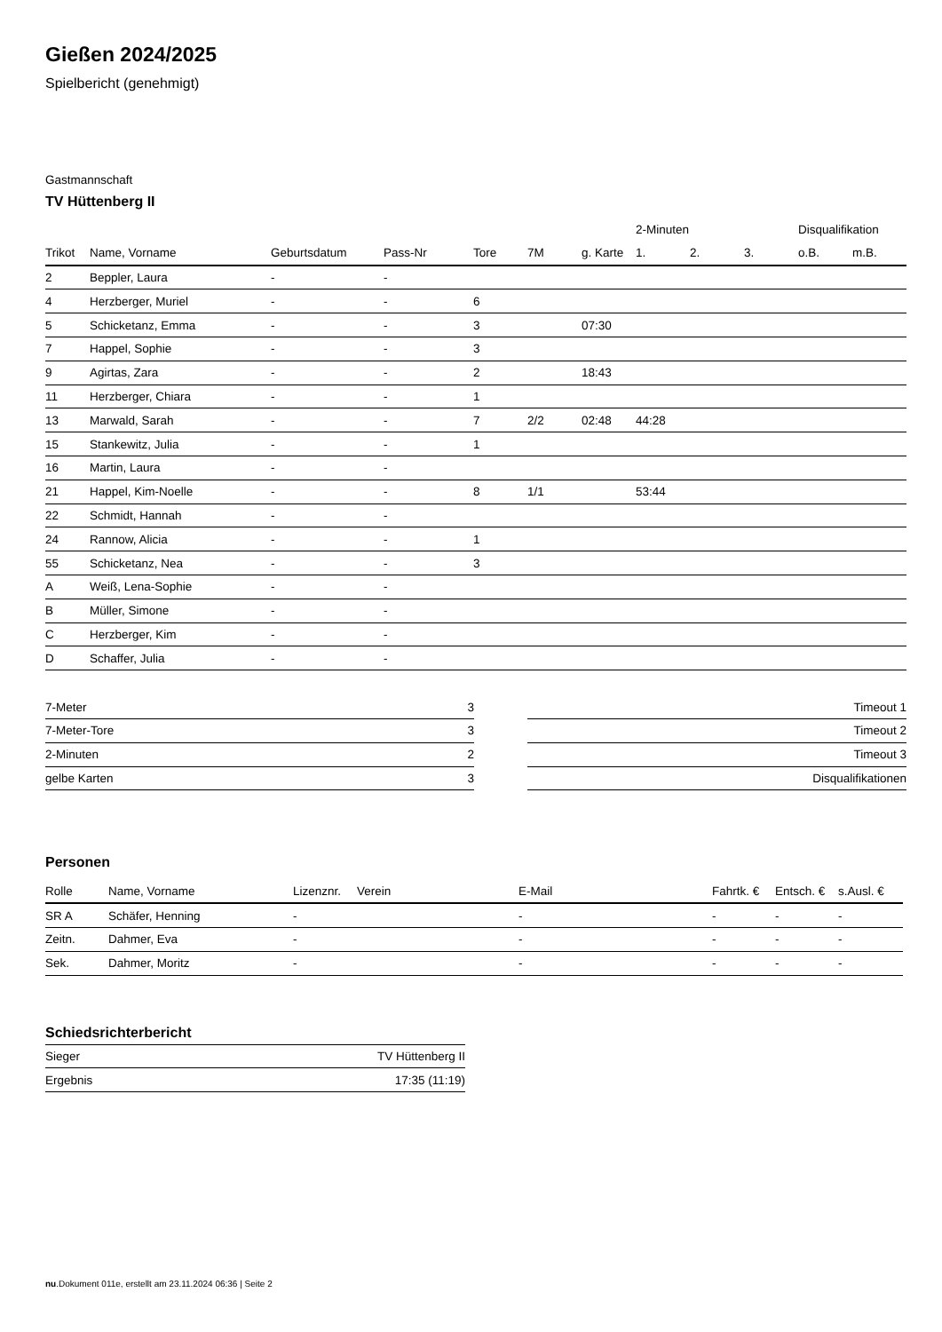Gießen 2024/2025
Spielbericht (genehmigt)
Gastmannschaft
TV Hüttenberg II
| | | | | | | | 2-Minuten | | | Disqualifikation | |
| --- | --- | --- | --- | --- | --- | --- | --- | --- | --- | --- | --- |
| Trikot | Name, Vorname | Geburtsdatum | Pass-Nr | Tore | 7M | g. Karte | 1. | 2. | 3. | o.B. | m.B. |
| 2 | Beppler, Laura | - | - | | | | | | | | |
| 4 | Herzberger, Muriel | - | - | 6 | | | | | | | |
| 5 | Schicketanz, Emma | - | - | 3 | | 07:30 | | | | | |
| 7 | Happel, Sophie | - | - | 3 | | | | | | | |
| 9 | Agirtas, Zara | - | - | 2 | | 18:43 | | | | | |
| 11 | Herzberger, Chiara | - | - | 1 | | | | | | | |
| 13 | Marwald, Sarah | - | - | 7 | 2/2 | 02:48 | 44:28 | | | | |
| 15 | Stankewitz, Julia | - | - | 1 | | | | | | | |
| 16 | Martin, Laura | - | - | | | | | | | | |
| 21 | Happel, Kim-Noelle | - | - | 8 | 1/1 | | 53:44 | | | | |
| 22 | Schmidt, Hannah | - | - | | | | | | | | |
| 24 | Rannow, Alicia | - | - | 1 | | | | | | | |
| 55 | Schicketanz, Nea | - | - | 3 | | | | | | | |
| A | Weiß, Lena-Sophie | - | - | | | | | | | | |
| B | Müller, Simone | - | - | | | | | | | | |
| C | Herzberger, Kim | - | - | | | | | | | | |
| D | Schaffer, Julia | - | - | | | | | | | | |
| 7-Meter | 3 |
| 7-Meter-Tore | 3 |
| 2-Minuten | 2 |
| gelbe Karten | 3 |
| Timeout 1 |
| Timeout 2 |
| Timeout 3 |
| Disqualifikationen |
Personen
| Rolle | Name, Vorname | Lizenznr. | Verein | E-Mail | Fahrtk. € | Entsch. € | s.Ausl. € |
| --- | --- | --- | --- | --- | --- | --- | --- |
| SR A | Schäfer, Henning | - | | - | - | - | - |
| Zeitn. | Dahmer, Eva | - | | - | - | - | - |
| Sek. | Dahmer, Moritz | - | | - | - | - | - |
Schiedsrichterbericht
| Sieger | TV Hüttenberg II |
| Ergebnis | 17:35 (11:19) |
nu.Dokument 011e, erstellt am 23.11.2024 06:36 | Seite 2